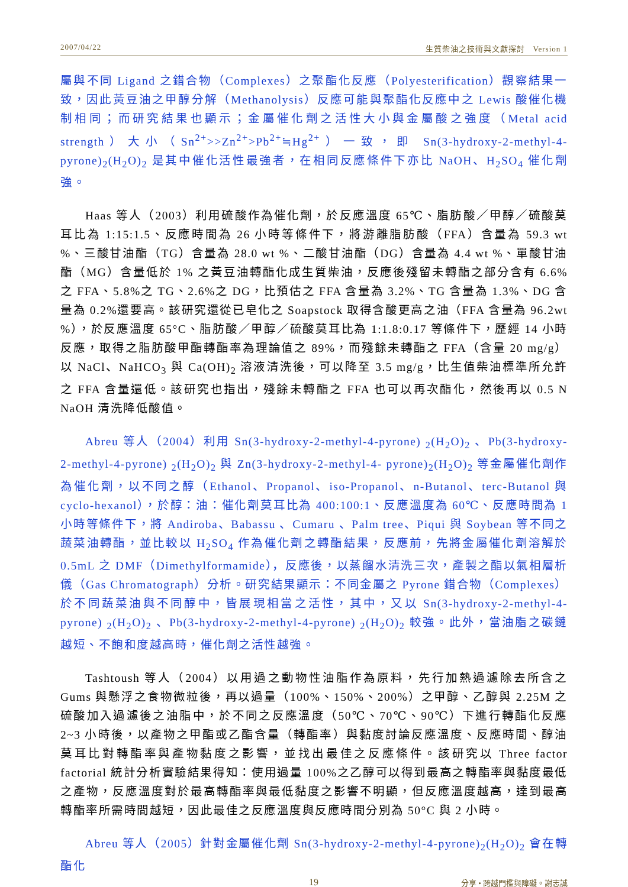2007/04/22 生質柴油之技術與文獻探討　Version 1
屬與不同 Ligand 之錯合物（Complexes）之聚酯化反應（Polyesterification）觀察結果一致，因此黃豆油之甲醇分解（Methanolysis）反應可能與聚酯化反應中之 Lewis 酸催化機制相同；而研究結果也顯示；金屬催化劑之活性大小與金屬酸之強度（Metal acid strength）大小（Sn<sup>2+</sup>>>Zn<sup>2+</sup>>Pb<sup>2+</sup>≒Hg<sup>2+</sup>）一致，即 Sn(3-hydroxy-2-methyl-4-pyrone)<sub>2</sub>(H<sub>2</sub>O)<sub>2</sub> 是其中催化活性最強者，在相同反應條件下亦比 NaOH、H<sub>2</sub>SO<sub>4</sub> 催化劑強。
Haas 等人（2003）利用硫酸作為催化劑，於反應溫度 65℃、脂肪酸／甲醇／硫酸莫耳比為 1:15:1.5、反應時間為 26 小時等條件下，將游離脂肪酸（FFA）含量為 59.3 wt %、三酸甘油酯（TG）含量為 28.0 wt %、二酸甘油酯（DG）含量為 4.4 wt %、單酸甘油酯（MG）含量低於 1% 之黃豆油轉酯化成生質柴油，反應後殘留未轉酯之部分含有 6.6%之 FFA、5.8%之 TG、2.6%之 DG，比預估之 FFA 含量為 3.2%、TG 含量為 1.3%、DG 含量為 0.2%還要高。該研究還從已皂化之 Soapstock 取得含酸更高之油（FFA 含量為 96.2wt %），於反應溫度 65°C、脂肪酸／甲醇／硫酸莫耳比為 1:1.8:0.17 等條件下，歷經 14 小時反應，取得之脂肪酸甲酯轉酯率為理論值之 89%，而殘餘未轉酯之 FFA（含量 20 mg/g）以 NaCl、NaHCO<sub>3</sub> 與 Ca(OH)<sub>2</sub> 溶液清洗後，可以降至 3.5 mg/g，比生值柴油標準所允許之 FFA 含量還低。該研究也指出，殘餘未轉酯之 FFA 也可以再次酯化，然後再以 0.5 N NaOH 清洗降低酸值。
Abreu 等人（2004）利用 Sn(3-hydroxy-2-methyl-4-pyrone) <sub>2</sub>(H<sub>2</sub>O)<sub>2</sub> 、Pb(3-hydroxy-2-methyl-4-pyrone) <sub>2</sub>(H<sub>2</sub>O)<sub>2</sub> 與 Zn(3-hydroxy-2-methyl-4- pyrone)<sub>2</sub>(H<sub>2</sub>O)<sub>2</sub> 等金屬催化劑作為催化劑，以不同之醇（Ethanol、Propanol、iso-Propanol、n-Butanol、terc-Butanol 與 cyclo-hexanol），於醇：油：催化劑莫耳比為 400:100:1、反應溫度為 60℃、反應時間為 1 小時等條件下，將 Andiroba、Babassu 、Cumaru 、Palm tree、Piqui 與 Soybean 等不同之蔬菜油轉酯，並比較以 H<sub>2</sub>SO<sub>4</sub> 作為催化劑之轉酯結果，反應前，先將金屬催化劑溶解於 0.5mL 之 DMF（Dimethylformamide），反應後，以蒸餾水清洗三次，產製之酯以氣相層析儀（Gas Chromatograph）分析。研究結果顯示：不同金屬之 Pyrone 錯合物（Complexes）於不同蔬菜油與不同醇中，皆展現相當之活性，其中，又以 Sn(3-hydroxy-2-methyl-4-pyrone) <sub>2</sub>(H<sub>2</sub>O)<sub>2</sub> 、Pb(3-hydroxy-2-methyl-4-pyrone) <sub>2</sub>(H<sub>2</sub>O)<sub>2</sub> 較強。此外，當油脂之碳鏈越短、不飽和度越高時，催化劑之活性越強。
Tashtoush 等人（2004）以用過之動物性油脂作為原料，先行加熱過濾除去所含之 Gums 與懸浮之食物微粒後，再以過量（100%、150%、200%）之甲醇、乙醇與 2.25M 之硫酸加入過濾後之油脂中，於不同之反應溫度（50℃、70℃、90℃）下進行轉酯化反應 2~3 小時後，以產物之甲酯或乙酯含量（轉酯率）與黏度討論反應溫度、反應時間、醇油莫耳比對轉酯率與產物黏度之影響，並找出最佳之反應條件。該研究以 Three factor factorial 統計分析實驗結果得知：使用過量 100%之乙醇可以得到最高之轉酯率與黏度最低之產物，反應溫度對於最高轉酯率與最低黏度之影響不明顯，但反應溫度越高，達到最高轉酯率所需時間越短，因此最佳之反應溫度與反應時間分別為 50°C 與 2 小時。
Abreu 等人（2005）針對金屬催化劑 Sn(3-hydroxy-2-methyl-4-pyrone)<sub>2</sub>(H<sub>2</sub>O)<sub>2</sub> 會在轉酯化
19 分享 • 跨越門檻與障礙。謝志誠